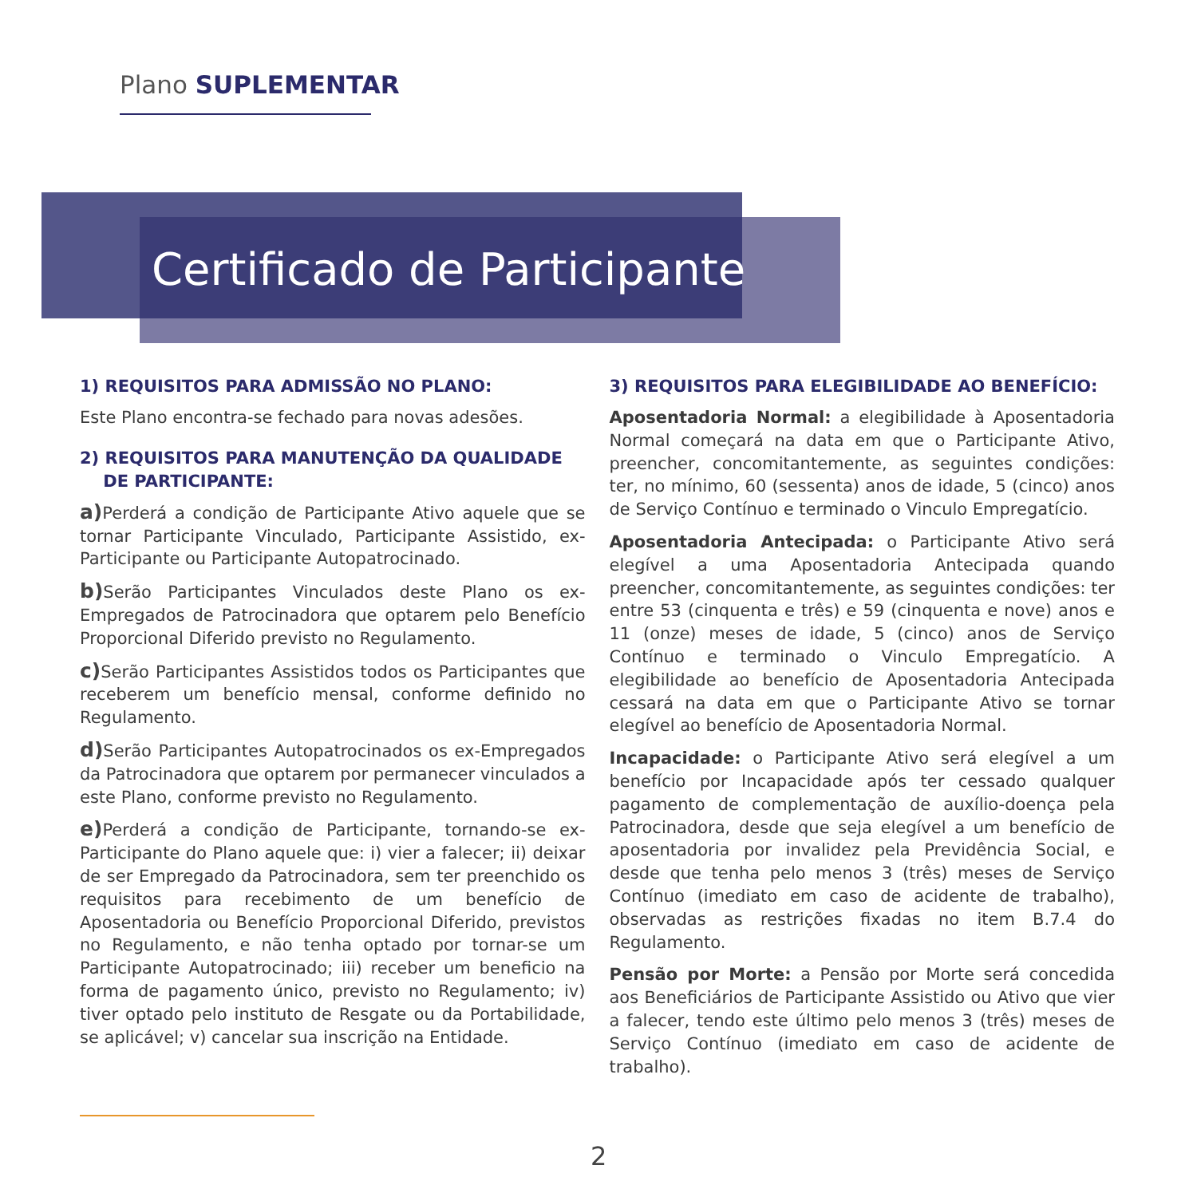Plano SUPLEMENTAR
Certificado de Participante
1) REQUISITOS PARA ADMISSÃO NO PLANO:
Este Plano encontra-se fechado para novas adesões.
2) REQUISITOS PARA MANUTENÇÃO DA QUALIDADE
DE PARTICIPANTE:
a) Perderá a condição de Participante Ativo aquele que se tornar Participante Vinculado, Participante Assistido, ex-Participante ou Participante Autopatrocinado.
b) Serão Participantes Vinculados deste Plano os ex-Empregados de Patrocinadora que optarem pelo Benefício Proporcional Diferido previsto no Regulamento.
c) Serão Participantes Assistidos todos os Participantes que receberem um benefício mensal, conforme definido no Regulamento.
d) Serão Participantes Autopatrocinados os ex-Empregados da Patrocinadora que optarem por permanecer vinculados a este Plano, conforme previsto no Regulamento.
e) Perderá a condição de Participante, tornando-se ex-Participante do Plano aquele que: i) vier a falecer; ii) deixar de ser Empregado da Patrocinadora, sem ter preenchido os requisitos para recebimento de um benefício de Aposentadoria ou Benefício Proporcional Diferido, previstos no Regulamento, e não tenha optado por tornar-se um Participante Autopatrocinado; iii) receber um beneficio na forma de pagamento único, previsto no Regulamento; iv) tiver optado pelo instituto de Resgate ou da Portabilidade, se aplicável; v) cancelar sua inscrição na Entidade.
3) REQUISITOS PARA ELEGIBILIDADE AO BENEFÍCIO:
Aposentadoria Normal: a elegibilidade à Aposentadoria Normal começará na data em que o Participante Ativo, preencher, concomitantemente, as seguintes condições: ter, no mínimo, 60 (sessenta) anos de idade, 5 (cinco) anos de Serviço Contínuo e terminado o Vinculo Empregatício.
Aposentadoria Antecipada: o Participante Ativo será elegível a uma Aposentadoria Antecipada quando preencher, concomitantemente, as seguintes condições: ter entre 53 (cinquenta e três) e 59 (cinquenta e nove) anos e 11 (onze) meses de idade, 5 (cinco) anos de Serviço Contínuo e terminado o Vinculo Empregatício. A elegibilidade ao benefício de Aposentadoria Antecipada cessará na data em que o Participante Ativo se tornar elegível ao benefício de Aposentadoria Normal.
Incapacidade: o Participante Ativo será elegível a um benefício por Incapacidade após ter cessado qualquer pagamento de complementação de auxílio-doença pela Patrocinadora, desde que seja elegível a um benefício de aposentadoria por invalidez pela Previdência Social, e desde que tenha pelo menos 3 (três) meses de Serviço Contínuo (imediato em caso de acidente de trabalho), observadas as restrições fixadas no item B.7.4 do Regulamento.
Pensão por Morte: a Pensão por Morte será concedida aos Beneficiários de Participante Assistido ou Ativo que vier a falecer, tendo este último pelo menos 3 (três) meses de Serviço Contínuo (imediato em caso de acidente de trabalho).
2